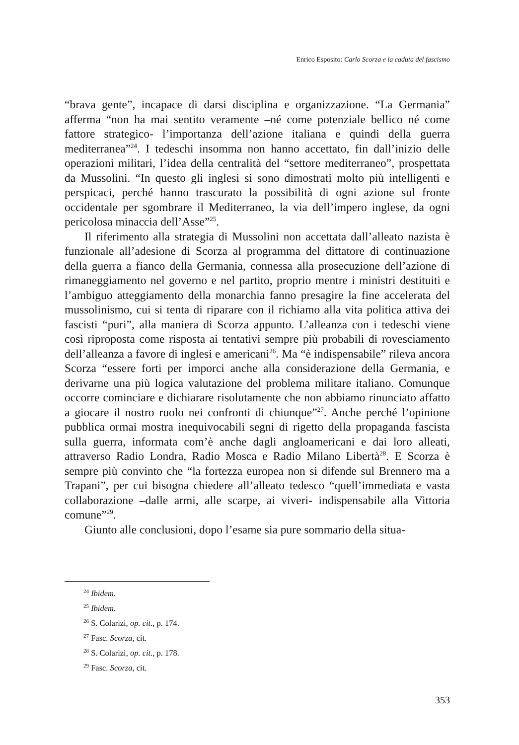Enrico Esposito: Carlo Scorza e la caduta del fascismo
“brava gente”, incapace di darsi disciplina e organizzazione. “La Germania” afferma “non ha mai sentito veramente –né come potenziale bellico né come fattore strategico- l’importanza dell’azione italiana e quindi della guerra mediterranea”<sup>24</sup>. I tedeschi insomma non hanno accettato, fin dall’inizio delle operazioni militari, l’idea della centralità del “settore mediterraneo”, prospettata da Mussolini. “In questo gli inglesi si sono dimostrati molto più intelligenti e perspicaci, perché hanno trascurato la possibilità di ogni azione sul fronte occidentale per sgombrare il Mediterraneo, la via dell’impero inglese, da ogni pericolosa minaccia dell’Asse”<sup>25</sup>.
Il riferimento alla strategia di Mussolini non accettata dall’alleato nazista è funzionale all’adesione di Scorza al programma del dittatore di continuazione della guerra a fianco della Germania, connessa alla prosecuzione dell’azione di rimaneggiamento nel governo e nel partito, proprio mentre i ministri destituiti e l’ambiguo atteggiamento della monarchia fanno presagire la fine accelerata del mussolinismo, cui si tenta di riparare con il richiamo alla vita politica attiva dei fascisti “puri”, alla maniera di Scorza appunto. L’alleanza con i tedeschi viene così riproposta come risposta ai tentativi sempre più probabili di rovesciamento dell’alleanza a favore di inglesi e americani<sup>26</sup>. Ma “è indispensabile” rileva ancora Scorza “essere forti per imporci anche alla considerazione della Germania, e derivarne una più logica valutazione del problema militare italiano. Comunque occorre cominciare e dichiarare risolutamente che non abbiamo rinunciato affatto a giocare il nostro ruolo nei confronti di chiunque”<sup>27</sup>. Anche perché l’opinione pubblica ormai mostra inequivocabili segni di rigetto della propaganda fascista sulla guerra, informata com’è anche dagli angloamericani e dai loro alleati, attraverso Radio Londra, Radio Mosca e Radio Milano Libertà<sup>28</sup>. E Scorza è sempre più convinto che “la fortezza europea non si difende sul Brennero ma a Trapani”, per cui bisogna chiedere all’alleato tedesco “quell’immediata e vasta collaborazione –dalle armi, alle scarpe, ai viveri- indispensabile alla Vittoria comune”<sup>29</sup>.
Giunto alle conclusioni, dopo l’esame sia pure sommario della situa-
<sup>24</sup> Ibidem.
<sup>25</sup> Ibidem.
<sup>26</sup> S. Colarizi, op. cit., p. 174.
<sup>27</sup> Fasc. Scorza, cit.
<sup>28</sup> S. Colarizi, op. cit., p. 178.
<sup>29</sup> Fasc. Scorza, cit.
353